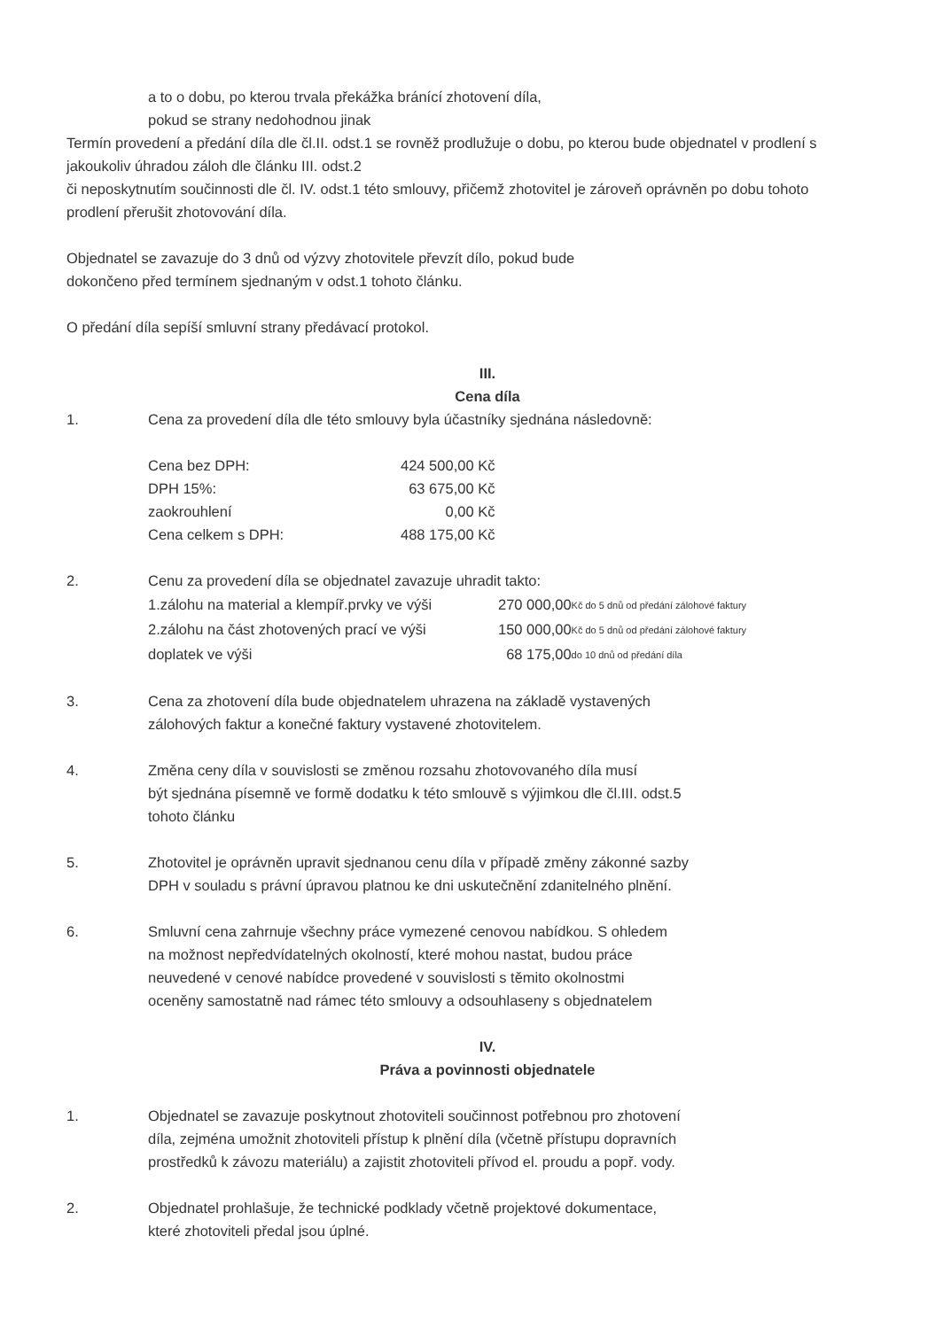a to o dobu, po kterou trvala překážka bránící zhotovení díla,
pokud se strany nedohodnou jinak
Termín provedení a předání díla dle čl.II. odst.1 se rovněž prodlužuje o dobu, po kterou bude objednatel v prodlení s jakoukoliv úhradou záloh dle článku III. odst.2
či neposkytnutím součinnosti dle čl. IV. odst.1 této smlouvy, přičemž zhotovitel je zároveň oprávněn po dobu tohoto prodlení přerušit zhotovování díla.
Objednatel se zavazuje do 3 dnů od výzvy zhotovitele převzít dílo, pokud bude
dokončeno před termínem sjednaným v odst.1 tohoto článku.
O předání díla sepíší smluvní strany předávací protokol.
III.
Cena díla
1. Cena za provedení díla dle této smlouvy byla účastníky sjednána následovně:
| Cena bez DPH: | 424 500,00 Kč |
| DPH 15%: | 63 675,00 Kč |
| zaokrouhlení | 0,00 Kč |
| Cena celkem s DPH: | 488 175,00 Kč |
2. Cenu za provedení díla se objednatel zavazuje uhradit takto:
| 1.zálohu na material a klempíř.prvky ve výši | 270 000,00 | Kč do 5 dnů od předání zálohové faktury |
| 2.zálohu na část zhotovených prací ve výši | 150 000,00 | Kč do 5 dnů od předání zálohové faktury |
| doplatek ve výši | 68 175,00 | do 10 dnů od předání díla |
3. Cena za zhotovení díla bude objednatelem uhrazena na základě vystavených
zálohových faktur a konečné faktury vystavené zhotovitelem.
4. Změna ceny díla v souvislosti se změnou rozsahu zhotovovaného díla musí
být sjednána písemně ve formě dodatku k této smlouvě s výjimkou dle čl.III. odst.5
tohoto článku
5. Zhotovitel je oprávněn upravit sjednanou cenu díla v případě změny zákonné sazby
DPH v souladu s právní úpravou platnou ke dni uskutečnění zdanitelného plnění.
6. Smluvní cena zahrnuje všechny práce vymezené cenovou nabídkou. S ohledem
na možnost nepředvídatelných okolností, které mohou nastat, budou práce
neuvedené v cenové nabídce provedené v souvislosti s těmito okolnostmi
oceněny samostatně nad rámec této smlouvy a odsouhlaseny s objednatelem
IV.
Práva a povinnosti objednatele
1. Objednatel se zavazuje poskytnout zhotoviteli součinnost potřebnou pro zhotovení
díla, zejména umožnit zhotoviteli přístup k plnění díla (včetně přístupu dopravních
prostředků k závozu materiálu) a zajistit zhotoviteli přívod el. proudu a popř. vody.
2. Objednatel prohlašuje, že technické podklady včetně projektové dokumentace,
které zhotoviteli předal jsou úplné.